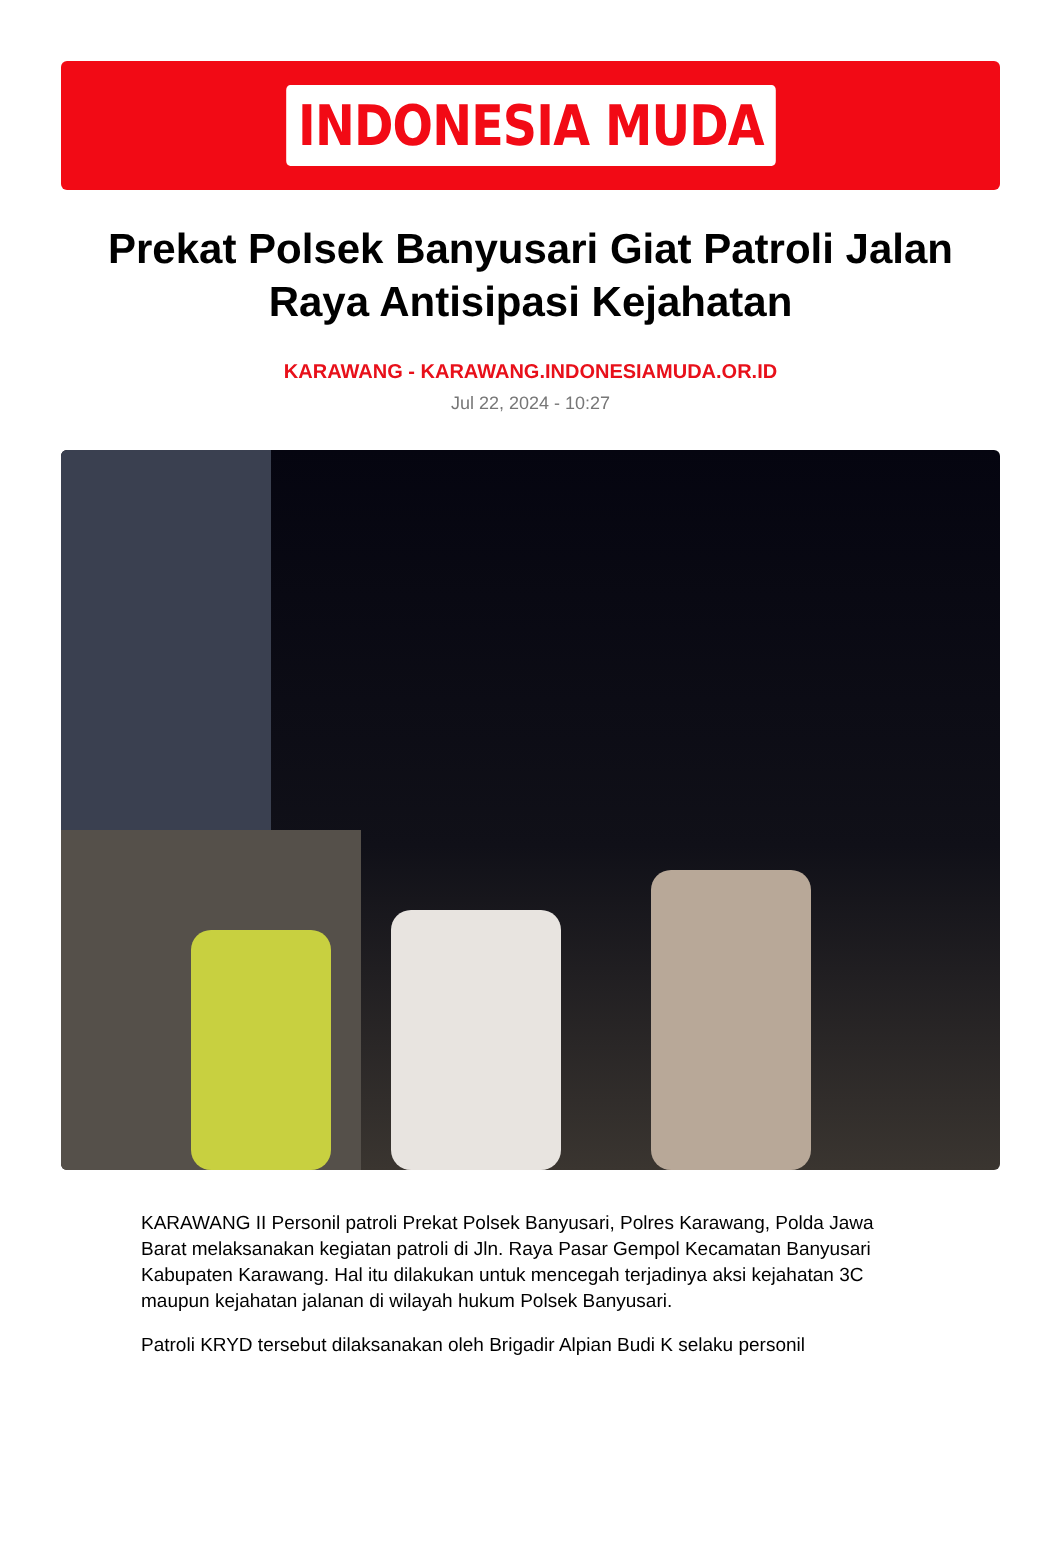INDONESIA MUDA
Prekat Polsek Banyusari Giat Patroli Jalan Raya Antisipasi Kejahatan
KARAWANG - KARAWANG.INDONESIAMUDA.OR.ID
Jul 22, 2024 - 10:27
KARAWANG II Personil patroli Prekat Polsek Banyusari, Polres Karawang, Polda Jawa Barat melaksanakan kegiatan patroli di Jln. Raya Pasar Gempol Kecamatan Banyusari Kabupaten Karawang. Hal itu dilakukan untuk mencegah terjadinya aksi kejahatan 3C maupun kejahatan jalanan di wilayah hukum Polsek Banyusari.
Patroli KRYD tersebut dilaksanakan oleh Brigadir Alpian Budi K selaku personil